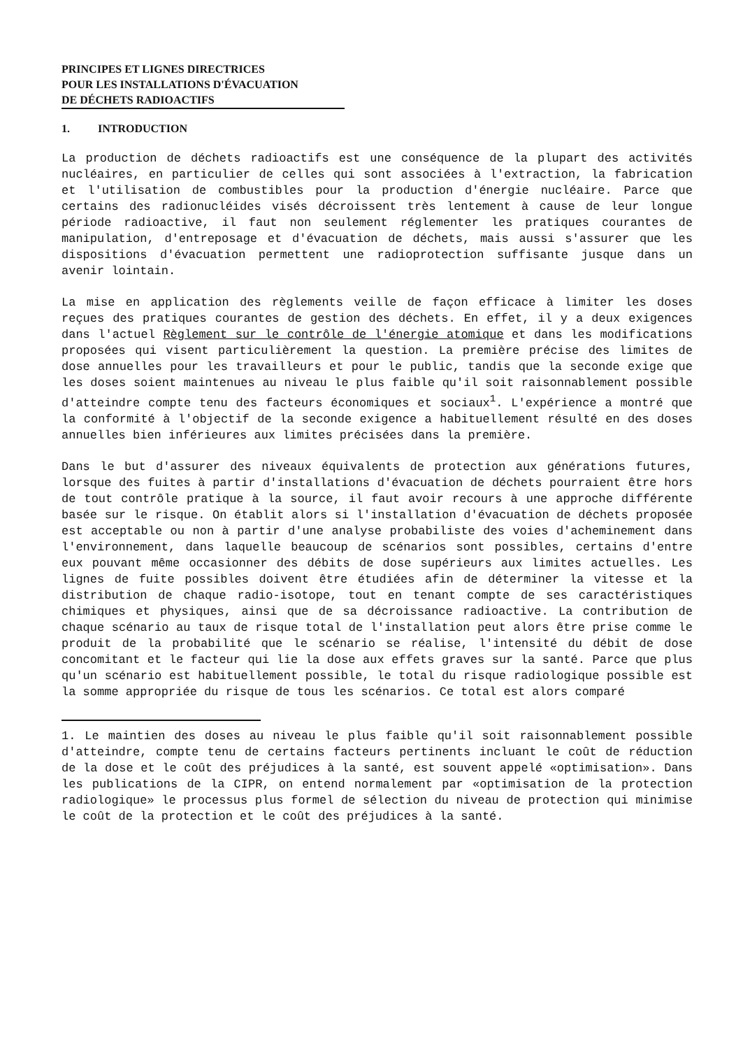PRINCIPES ET LIGNES DIRECTRICES
POUR LES INSTALLATIONS D'ÉVACUATION
DE DÉCHETS RADIOACTIFS
1. INTRODUCTION
La production de déchets radioactifs est une conséquence de la plupart des activités nucléaires, en particulier de celles qui sont associées à l'extraction, la fabrication et l'utilisation de combustibles pour la production d'énergie nucléaire. Parce que certains des radionucléides visés décroissent très lentement à cause de leur longue période radioactive, il faut non seulement réglementer les pratiques courantes de manipulation, d'entreposage et d'évacuation de déchets, mais aussi s'assurer que les dispositions d'évacuation permettent une radioprotection suffisante jusque dans un avenir lointain.
La mise en application des règlements veille de façon efficace à limiter les doses reçues des pratiques courantes de gestion des déchets. En effet, il y a deux exigences dans l'actuel Règlement sur le contrôle de l'énergie atomique et dans les modifications proposées qui visent particulièrement la question. La première précise des limites de dose annuelles pour les travailleurs et pour le public, tandis que la seconde exige que les doses soient maintenues au niveau le plus faible qu'il soit raisonnablement possible d'atteindre compte tenu des facteurs économiques et sociaux<sup>1</sup>. L'expérience a montré que la conformité à l'objectif de la seconde exigence a habituellement résulté en des doses annuelles bien inférieures aux limites précisées dans la première.
Dans le but d'assurer des niveaux équivalents de protection aux générations futures, lorsque des fuites à partir d'installations d'évacuation de déchets pourraient être hors de tout contrôle pratique à la source, il faut avoir recours à une approche différente basée sur le risque. On établit alors si l'installation d'évacuation de déchets proposée est acceptable ou non à partir d'une analyse probabiliste des voies d'acheminement dans l'environnement, dans laquelle beaucoup de scénarios sont possibles, certains d'entre eux pouvant même occasionner des débits de dose supérieurs aux limites actuelles. Les lignes de fuite possibles doivent être étudiées afin de déterminer la vitesse et la distribution de chaque radio-isotope, tout en tenant compte de ses caractéristiques chimiques et physiques, ainsi que de sa décroissance radioactive. La contribution de chaque scénario au taux de risque total de l'installation peut alors être prise comme le produit de la probabilité que le scénario se réalise, l'intensité du débit de dose concomitant et le facteur qui lie la dose aux effets graves sur la santé. Parce que plus qu'un scénario est habituellement possible, le total du risque radiologique possible est la somme appropriée du risque de tous les scénarios. Ce total est alors comparé
1. Le maintien des doses au niveau le plus faible qu'il soit raisonnablement possible d'atteindre, compte tenu de certains facteurs pertinents incluant le coût de réduction de la dose et le coût des préjudices à la santé, est souvent appelé «optimisation». Dans les publications de la CIPR, on entend normalement par «optimisation de la protection radiologique» le processus plus formel de sélection du niveau de protection qui minimise le coût de la protection et le coût des préjudices à la santé.